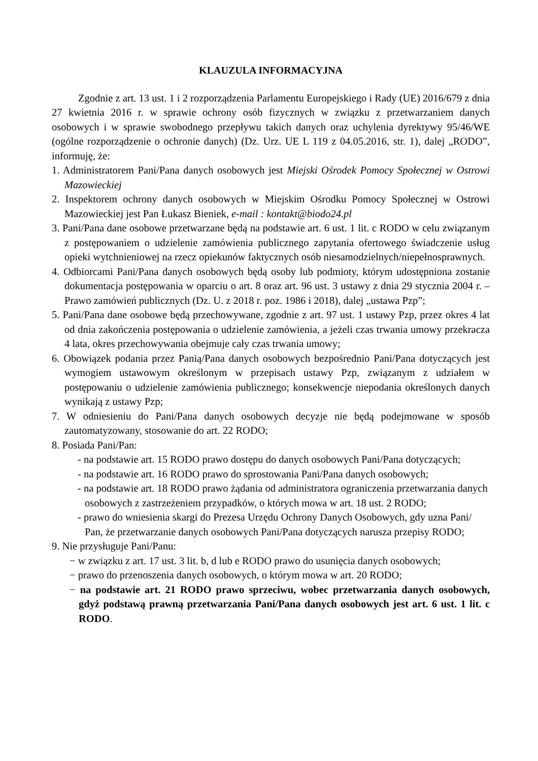KLAUZULA INFORMACYJNA
Zgodnie z art. 13 ust. 1 i 2 rozporządzenia Parlamentu Europejskiego i Rady (UE) 2016/679 z dnia 27 kwietnia 2016 r. w sprawie ochrony osób fizycznych w związku z przetwarzaniem danych osobowych i w sprawie swobodnego przepływu takich danych oraz uchylenia dyrektywy 95/46/WE (ogólne rozporządzenie o ochronie danych) (Dz. Urz. UE L 119 z 04.05.2016, str. 1), dalej „RODO”, informuję, że:
1. Administratorem Pani/Pana danych osobowych jest Miejski Ośrodek Pomocy Społecznej w Ostrowi Mazowieckiej
2. Inspektorem ochrony danych osobowych w Miejskim Ośrodku Pomocy Społecznej w Ostrowi Mazowieckiej jest Pan Łukasz Bieniek, e-mail : kontakt@biodo24.pl
3. Pani/Pana dane osobowe przetwarzane będą na podstawie art. 6 ust. 1 lit. c RODO w celu związanym z postępowaniem o udzielenie zamówienia publicznego zapytania ofertowego świadczenie usług opieki wytchnieniowej na rzecz opiekunów faktycznych osób niesamodzielnych/niepełnosprawnych.
4. Odbiorcami Pani/Pana danych osobowych będą osoby lub podmioty, którym udostępniona zostanie dokumentacja postępowania w oparciu o art. 8 oraz art. 96 ust. 3 ustawy z dnia 29 stycznia 2004 r. – Prawo zamówień publicznych (Dz. U. z 2018 r. poz. 1986 i 2018), dalej „ustawa Pzp”;
5. Pani/Pana dane osobowe będą przechowywane, zgodnie z art. 97 ust. 1 ustawy Pzp, przez okres 4 lat od dnia zakończenia postępowania o udzielenie zamówienia, a jeżeli czas trwania umowy przekracza 4 lata, okres przechowywania obejmuje cały czas trwania umowy;
6. Obowiązek podania przez Panią/Pana danych osobowych bezpośrednio Pani/Pana dotyczących jest wymogiem ustawowym określonym w przepisach ustawy Pzp, związanym z udziałem w postępowaniu o udzielenie zamówienia publicznego; konsekwencje niepodania określonych danych wynikają z ustawy Pzp;
7. W odniesieniu do Pani/Pana danych osobowych decyzje nie będą podejmowane w sposób zautomatyzowany, stosowanie do art. 22 RODO;
8. Posiada Pani/Pan:
- na podstawie art. 15 RODO prawo dostępu do danych osobowych Pani/Pana dotyczących;
- na podstawie art. 16 RODO prawo do sprostowania Pani/Pana danych osobowych;
- na podstawie art. 18 RODO prawo żądania od administratora ograniczenia przetwarzania danych osobowych z zastrzeżeniem przypadków, o których mowa w art. 18 ust. 2 RODO;
- prawo do wniesienia skargi do Prezesa Urzędu Ochrony Danych Osobowych, gdy uzna Pani/ Pan, że przetwarzanie danych osobowych Pani/Pana dotyczących narusza przepisy RODO;
9. Nie przysługuje Pani/Panu:
− w związku z art. 17 ust. 3 lit. b, d lub e RODO prawo do usunięcia danych osobowych;
− prawo do przenoszenia danych osobowych, o którym mowa w art. 20 RODO;
− na podstawie art. 21 RODO prawo sprzeciwu, wobec przetwarzania danych osobowych, gdyż podstawą prawną przetwarzania Pani/Pana danych osobowych jest art. 6 ust. 1 lit. c RODO.